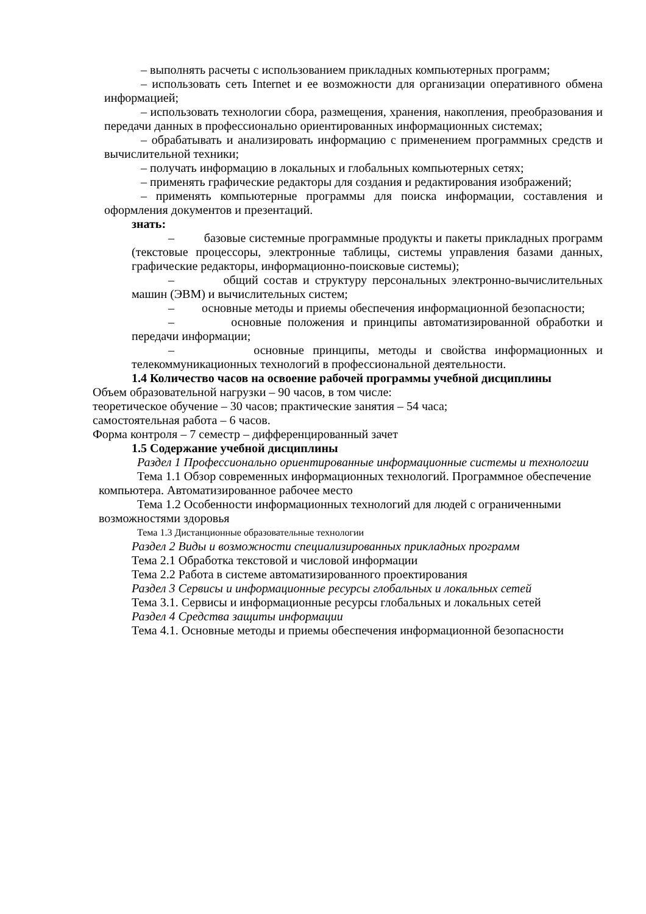– выполнять расчеты с использованием прикладных компьютерных программ;
– использовать сеть Internet и ее возможности для организации оперативного обмена информацией;
– использовать технологии сбора, размещения, хранения, накопления, преобразования и передачи данных в профессионально ориентированных информационных системах;
– обрабатывать и анализировать информацию с применением программных средств и вычислительной техники;
– получать информацию в локальных и глобальных компьютерных сетях;
– применять графические редакторы для создания и редактирования изображений;
– применять компьютерные программы для поиска информации, составления и оформления документов и презентаций.
знать:
– базовые системные программные продукты и пакеты прикладных программ (текстовые процессоры, электронные таблицы, системы управления базами данных, графические редакторы, информационно-поисковые системы);
– общий состав и структуру персональных электронно-вычислительных машин (ЭВМ) и вычислительных систем;
– основные методы и приемы обеспечения информационной безопасности;
– основные положения и принципы автоматизированной обработки и передачи информации;
– основные принципы, методы и свойства информационных и телекоммуникационных технологий в профессиональной деятельности.
1.4 Количество часов на освоение рабочей программы учебной дисциплины
Объем образовательной нагрузки – 90 часов, в том числе:
теоретическое обучение – 30 часов; практические занятия – 54 часа;
самостоятельная работа – 6 часов.
Форма контроля – 7 семестр – дифференцированный зачет
1.5 Содержание учебной дисциплины
Раздел 1 Профессионально ориентированные информационные системы и технологии
Тема 1.1 Обзор современных информационных технологий. Программное обеспечение компьютера. Автоматизированное рабочее место
Тема 1.2 Особенности информационных технологий для людей с ограниченными возможностями здоровья
Тема 1.3 Дистанционные образовательные технологии
Раздел 2 Виды и возможности специализированных прикладных программ
Тема 2.1 Обработка текстовой и числовой информации
Тема 2.2 Работа в системе автоматизированного проектирования
Раздел 3 Сервисы и информационные ресурсы глобальных и локальных сетей
Тема 3.1. Сервисы и информационные ресурсы глобальных и локальных сетей
Раздел 4 Средства защиты информации
Тема 4.1. Основные методы и приемы обеспечения информационной безопасности